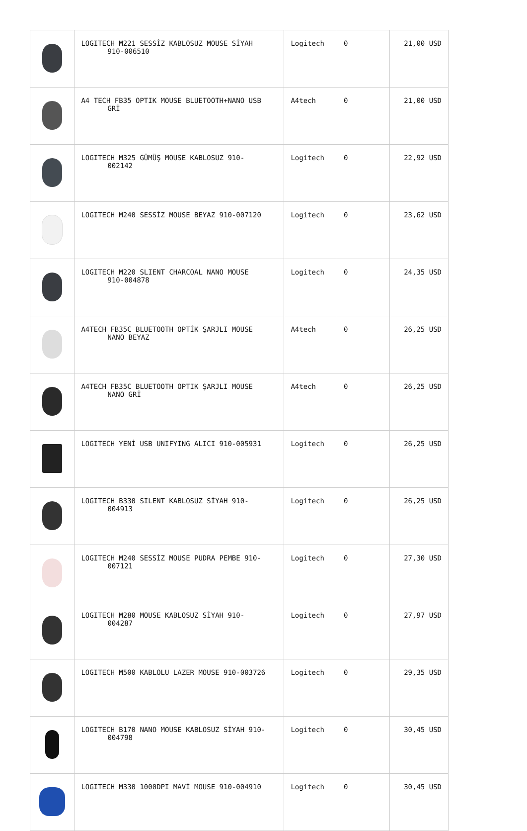| | LOGITECH M221 SESSİZ KABLOSUZ MOUSE SİYAH 910-006510 | Logitech | 0 | 21,00 USD |
| | A4 TECH FB35 OPTIK MOUSE BLUETOOTH+NANO USB GRİ | A4tech | 0 | 21,00 USD |
| | LOGITECH M325 GÜMÜŞ MOUSE KABLOSUZ 910- 002142 | Logitech | 0 | 22,92 USD |
| | LOGITECH M240 SESSİZ MOUSE BEYAZ 910-007120 | Logitech | 0 | 23,62 USD |
| | LOGITECH M220 SLIENT CHARCOAL NANO MOUSE 910-004878 | Logitech | 0 | 24,35 USD |
| | A4TECH FB35C BLUETOOTH OPTİK ŞARJLI MOUSE NANO BEYAZ | A4tech | 0 | 26,25 USD |
| | A4TECH FB35C BLUETOOTH OPTIK ŞARJLI MOUSE NANO GRİ | A4tech | 0 | 26,25 USD |
| | LOGITECH YENİ USB UNIFYING ALICI 910-005931 | Logitech | 0 | 26,25 USD |
| | LOGITECH B330 SILENT KABLOSUZ SİYAH 910- 004913 | Logitech | 0 | 26,25 USD |
| | LOGITECH M240 SESSİZ MOUSE PUDRA PEMBE 910- 007121 | Logitech | 0 | 27,30 USD |
| | LOGITECH M280 MOUSE KABLOSUZ SİYAH 910- 004287 | Logitech | 0 | 27,97 USD |
| | LOGITECH M500 KABLOLU LAZER MOUSE 910-003726 | Logitech | 0 | 29,35 USD |
| | LOGITECH B170 NANO MOUSE KABLOSUZ SİYAH 910- 004798 | Logitech | 0 | 30,45 USD |
| | LOGITECH M330 1000DPI MAVİ MOUSE 910-004910 | Logitech | 0 | 30,45 USD |